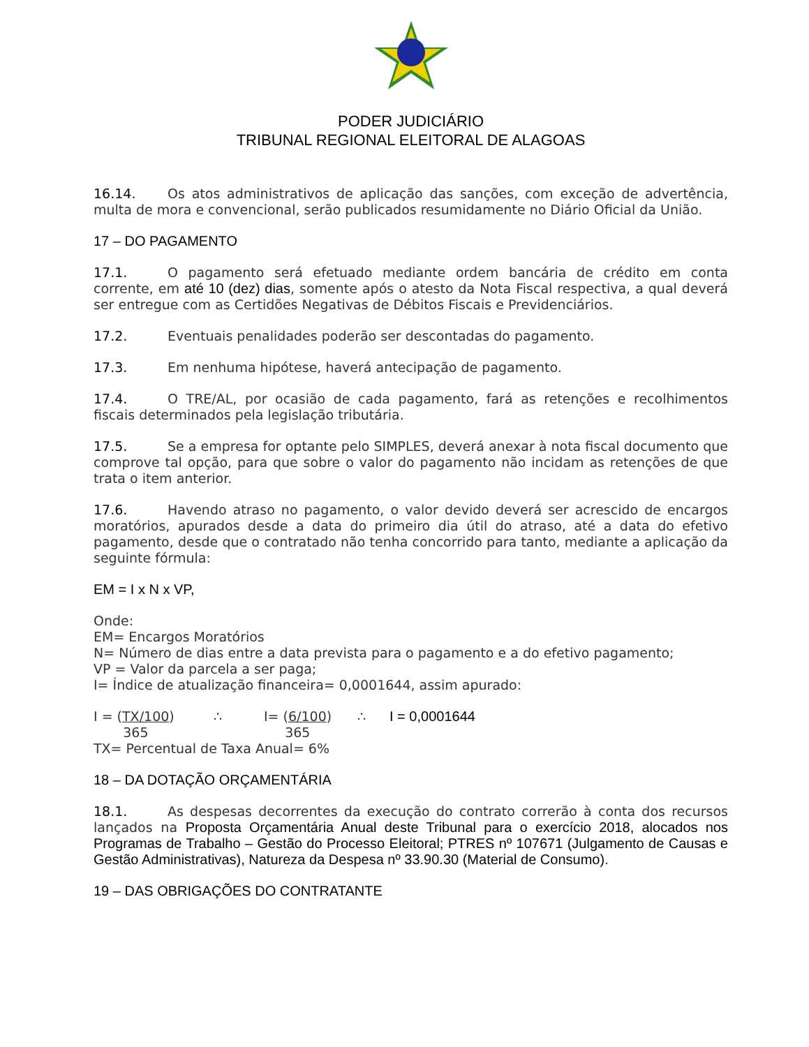PODER JUDICIÁRIO
TRIBUNAL REGIONAL ELEITORAL DE ALAGOAS
16.14. Os atos administrativos de aplicação das sanções, com exceção de advertência, multa de mora e convencional, serão publicados resumidamente no Diário Oficial da União.
17 – DO PAGAMENTO
17.1. O pagamento será efetuado mediante ordem bancária de crédito em conta corrente, em até 10 (dez) dias, somente após o atesto da Nota Fiscal respectiva, a qual deverá ser entregue com as Certidões Negativas de Débitos Fiscais e Previdenciários.
17.2. Eventuais penalidades poderão ser descontadas do pagamento.
17.3. Em nenhuma hipótese, haverá antecipação de pagamento.
17.4. O TRE/AL, por ocasião de cada pagamento, fará as retenções e recolhimentos fiscais determinados pela legislação tributária.
17.5. Se a empresa for optante pelo SIMPLES, deverá anexar à nota fiscal documento que comprove tal opção, para que sobre o valor do pagamento não incidam as retenções de que trata o item anterior.
17.6. Havendo atraso no pagamento, o valor devido deverá ser acrescido de encargos moratórios, apurados desde a data do primeiro dia útil do atraso, até a data do efetivo pagamento, desde que o contratado não tenha concorrido para tanto, mediante a aplicação da seguinte fórmula:
EM = I x N x VP,
Onde:
EM= Encargos Moratórios
N= Número de dias entre a data prevista para o pagamento e a do efetivo pagamento;
VP = Valor da parcela a ser paga;
I= Índice de atualização financeira= 0,0001644, assim apurado:
I = (TX/100)
365 ∴ I= (6/100)
365 ∴ I = 0,0001644
TX= Percentual de Taxa Anual= 6%
18 – DA DOTAÇÃO ORÇAMENTÁRIA
18.1. As despesas decorrentes da execução do contrato correrão à conta dos recursos lançados na Proposta Orçamentária Anual deste Tribunal para o exercício 2018, alocados nos Programas de Trabalho – Gestão do Processo Eleitoral; PTRES nº 107671 (Julgamento de Causas e Gestão Administrativas), Natureza da Despesa nº 33.90.30 (Material de Consumo).
19 – DAS OBRIGAÇÕES DO CONTRATANTE